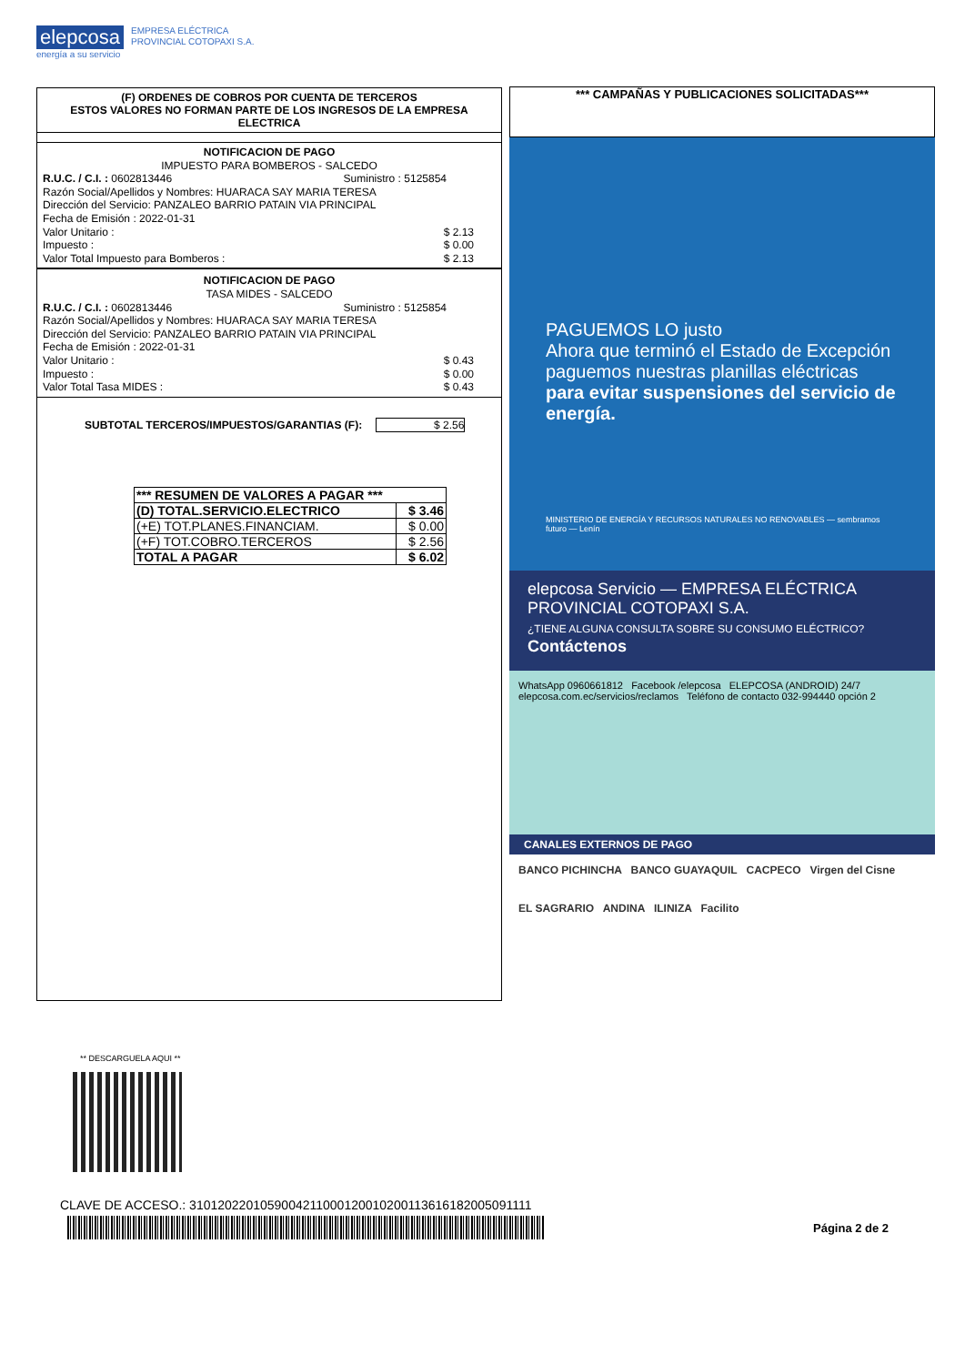elepcosa
energía a su servicio
EMPRESA ELÉCTRICA
PROVINCIAL COTOPAXI S.A.
(F) ORDENES DE COBROS POR CUENTA DE TERCEROS
ESTOS VALORES NO FORMAN PARTE DE LOS INGRESOS DE LA EMPRESA ELECTRICA
NOTIFICACION DE PAGO
IMPUESTO PARA BOMBEROS - SALCEDO
R.U.C. / C.I. : 0602813446 Suministro : 5125854
Razón Social/Apellidos y Nombres: HUARACA SAY MARIA TERESA
Dirección del Servicio: PANZALEO BARRIO PATAIN VIA PRINCIPAL
Fecha de Emisión : 2022-01-31
Valor Unitario : $ 2.13
Impuesto : $ 0.00
Valor Total Impuesto para Bomberos : $ 2.13
NOTIFICACION DE PAGO
TASA MIDES - SALCEDO
R.U.C. / C.I. : 0602813446 Suministro : 5125854
Razón Social/Apellidos y Nombres: HUARACA SAY MARIA TERESA
Dirección del Servicio: PANZALEO BARRIO PATAIN VIA PRINCIPAL
Fecha de Emisión : 2022-01-31
Valor Unitario : $ 0.43
Impuesto : $ 0.00
Valor Total Tasa MIDES : $ 0.43
SUBTOTAL TERCEROS/IMPUESTOS/GARANTIAS (F): $ 2.56
| *** RESUMEN DE VALORES A PAGAR *** | |
| (D) TOTAL.SERVICIO.ELECTRICO | $ 3.46 |
| (+E) TOT.PLANES.FINANCIAM. | $ 0.00 |
| (+F) TOT.COBRO.TERCEROS | $ 2.56 |
| TOTAL A PAGAR | $ 6.02 |
*** CAMPAÑAS Y PUBLICACIONES SOLICITADAS***
PAGUEMOS LO justo
Ahora que terminó el Estado de Excepción paguemos nuestras planillas eléctricas para evitar suspensiones del servicio de energía.
MINISTERIO DE ENERGÍA Y RECURSOS NATURALES NO RENOVABLES — sembramos futuro — Lenín
elepcosa Servicio — EMPRESA ELÉCTRICA PROVINCIAL COTOPAXI S.A.
¿TIENE ALGUNA CONSULTA SOBRE SU CONSUMO ELÉCTRICO? Contáctenos
WhatsApp 0960661812 Facebook /elepcosa ELEPCOSA (ANDROID) 24/7 elepcosa.com.ec/servicios/reclamos Teléfono de contacto 032-994440 opción 2
CANALES EXTERNOS DE PAGO
BANCO PICHINCHA BANCO GUAYAQUIL CACPECO Virgen del Cisne
EL SAGRARIO ANDINA ILINIZA Facilito
** DESCARGUELA AQUI **
CLAVE DE ACCESO.: 3101202201059004211000120010200113616182005091111
Página 2 de 2